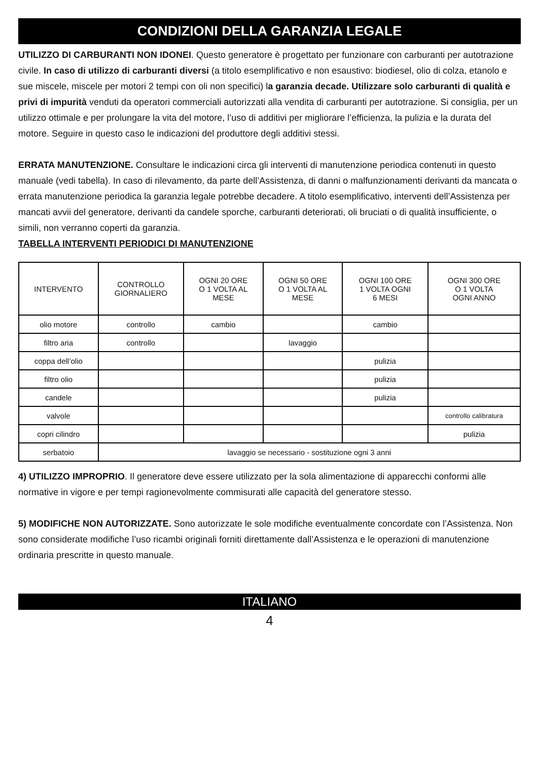CONDIZIONI DELLA GARANZIA LEGALE
UTILIZZO DI CARBURANTI NON IDONEI. Questo generatore è progettato per funzionare con carburanti per autotrazione civile. In caso di utilizzo di carburanti diversi (a titolo esemplificativo e non esaustivo: biodiesel, olio di colza, etanolo e sue miscele, miscele per motori 2 tempi con oli non specifici) la garanzia decade. Utilizzare solo carburanti di qualità e privi di impurità venduti da operatori commerciali autorizzati alla vendita di carburanti per autotrazione. Si consiglia, per un utilizzo ottimale e per prolungare la vita del motore, l’uso di additivi per migliorare l’efficienza, la pulizia e la durata del motore. Seguire in questo caso le indicazioni del produttore degli additivi stessi.
ERRATA MANUTENZIONE. Consultare le indicazioni circa gli interventi di manutenzione periodica contenuti in questo manuale (vedi tabella). In caso di rilevamento, da parte dell’Assistenza, di danni o malfunzionamenti derivanti da mancata o errata manutenzione periodica la garanzia legale potrebbe decadere. A titolo esemplificativo, interventi dell’Assistenza per mancati avvii del generatore, derivanti da candele sporche, carburanti deteriorati, oli bruciati o di qualità insufficiente, o simili, non verranno coperti da garanzia.
TABELLA INTERVENTI PERIODICI DI MANUTENZIONE
| INTERVENTO | CONTROLLO GIORNALIERO | OGNI 20 ORE O 1 VOLTA AL MESE | OGNI 50 ORE O 1 VOLTA AL MESE | OGNI 100 ORE 1 VOLTA OGNI 6 MESI | OGNI 300 ORE O 1 VOLTA OGNI ANNO |
| --- | --- | --- | --- | --- | --- |
| olio motore | controllo | cambio | | cambio | |
| filtro aria | controllo | | lavaggio | | |
| coppa dell’olio | | | | pulizia | |
| filtro olio | | | | pulizia | |
| candele | | | | pulizia | |
| valvole | | | | | controllo calibratura |
| copri cilindro | | | | | pulizia |
| serbatoio | lavaggio se necessario - sostituzione ogni 3 anni | | | | |
4) UTILIZZO IMPROPRIO. Il generatore deve essere utilizzato per la sola alimentazione di apparecchi conformi alle normative in vigore e per tempi ragionevolmente commisurati alle capacità del generatore stesso.
5) MODIFICHE NON AUTORIZZATE. Sono autorizzate le sole modifiche eventualmente concordate con l’Assistenza. Non sono considerate modifiche l’uso ricambi originali forniti direttamente dall’Assistenza e le operazioni di manutenzione ordinaria prescritte in questo manuale.
ITALIANO
4